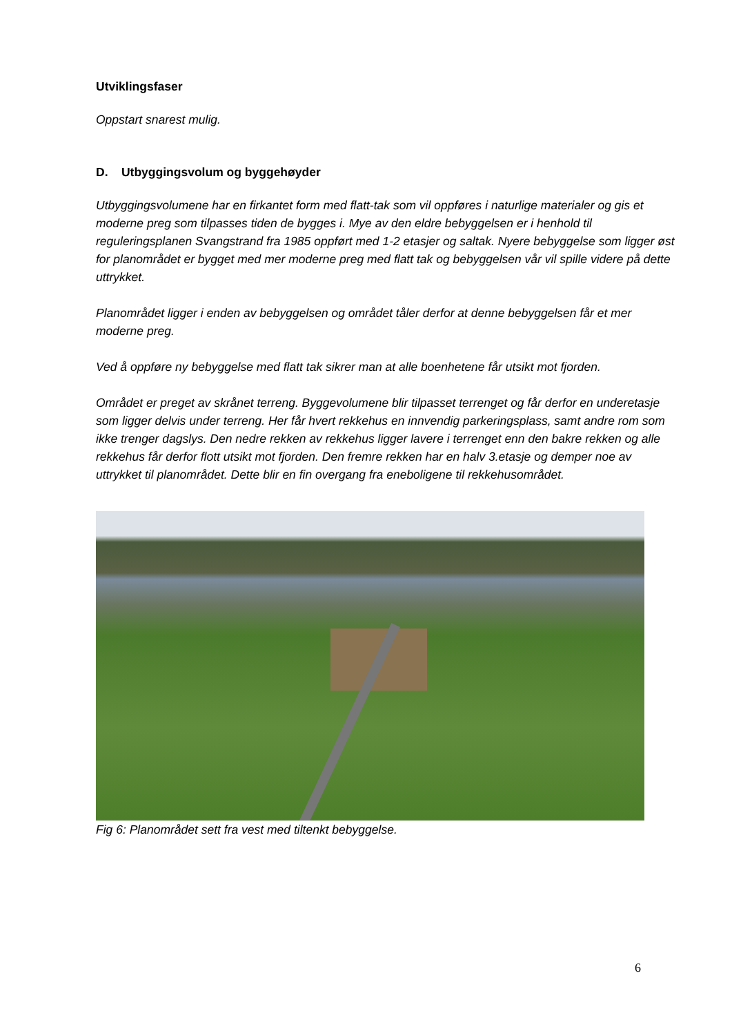Utviklingsfaser
Oppstart snarest mulig.
D. Utbyggingsvolum og byggehøyder
Utbyggingsvolumene har en firkantet form med flatt-tak som vil oppføres i naturlige materialer og gis et moderne preg som tilpasses tiden de bygges i. Mye av den eldre bebyggelsen er i henhold til reguleringsplanen Svangstrand fra 1985 oppført med 1-2 etasjer og saltak. Nyere bebyggelse som ligger øst for planområdet er bygget med mer moderne preg med flatt tak og bebyggelsen vår vil spille videre på dette uttrykket.
Planområdet ligger i enden av bebyggelsen og området tåler derfor at denne bebyggelsen får et mer moderne preg.
Ved å oppføre ny bebyggelse med flatt tak sikrer man at alle boenhetene får utsikt mot fjorden.
Området er preget av skrånet terreng. Byggevolumene blir tilpasset terrenget og får derfor en underetasje som ligger delvis under terreng. Her får hvert rekkehus en innvendig parkeringsplass, samt andre rom som ikke trenger dagslys. Den nedre rekken av rekkehus ligger lavere i terrenget enn den bakre rekken og alle rekkehus får derfor flott utsikt mot fjorden. Den fremre rekken har en halv 3.etasje og demper noe av uttrykket til planområdet. Dette blir en fin overgang fra eneboligene til rekkehusområdet.
Fig 6: Planområdet sett fra vest med tiltenkt bebyggelse.
6